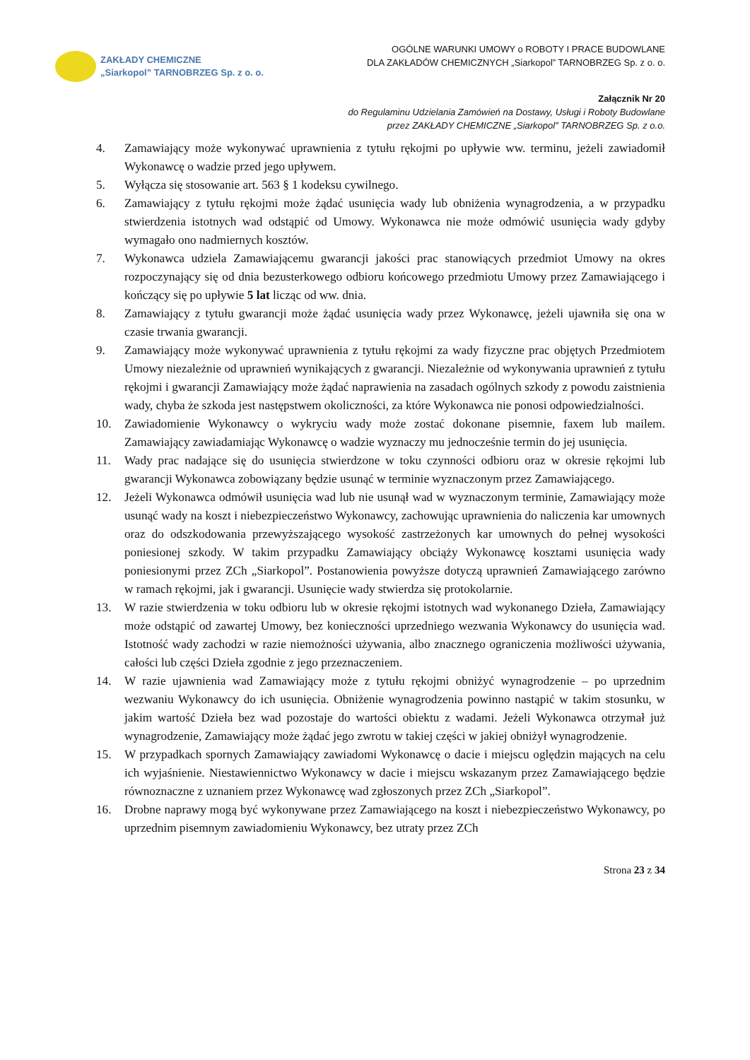ZAKŁADY CHEMICZNE
„Siarkopol” TARNOBRZEG Sp. z o. o.
OGÓLNE WARUNKI UMOWY o ROBOTY I PRACE BUDOWLANE
DLA ZAKŁADÓW CHEMICZNYCH „Siarkopol” TARNOBRZEG Sp. z o. o.
Załącznik Nr 20
do Regulaminu Udzielania Zamówień na Dostawy, Usługi i Roboty Budowlane
przez ZAKŁADY CHEMICZNE „Siarkopol” TARNOBRZEG Sp. z o.o.
4. Zamawiający może wykonywać uprawnienia z tytułu rękojmi po upływie ww. terminu, jeżeli zawiadomił Wykonawcę o wadzie przed jego upływem.
5. Wyłącza się stosowanie art. 563 § 1 kodeksu cywilnego.
6. Zamawiający z tytułu rękojmi może żądać usunięcia wady lub obniżenia wynagrodzenia, a w przypadku stwierdzenia istotnych wad odstąpić od Umowy. Wykonawca nie może odmówić usunięcia wady gdyby wymagało ono nadmiernych kosztów.
7. Wykonawca udziela Zamawiającemu gwarancji jakości prac stanowiących przedmiot Umowy na okres rozpoczynający się od dnia bezusterkowego odbioru końcowego przedmiotu Umowy przez Zamawiającego i kończący się po upływie 5 lat licząc od ww. dnia.
8. Zamawiający z tytułu gwarancji może żądać usunięcia wady przez Wykonawcę, jeżeli ujawniła się ona w czasie trwania gwarancji.
9. Zamawiający może wykonywać uprawnienia z tytułu rękojmi za wady fizyczne prac objętych Przedmiotem Umowy niezależnie od uprawnień wynikających z gwarancji. Niezależnie od wykonywania uprawnień z tytułu rękojmi i gwarancji Zamawiający może żądać naprawienia na zasadach ogólnych szkody z powodu zaistnienia wady, chyba że szkoda jest następstwem okoliczności, za które Wykonawca nie ponosi odpowiedzialności.
10. Zawiadomienie Wykonawcy o wykryciu wady może zostać dokonane pisemnie, faxem lub mailem. Zamawiający zawiadamiając Wykonawcę o wadzie wyznaczy mu jednocześnie termin do jej usunięcia.
11. Wady prac nadające się do usunięcia stwierdzone w toku czynności odbioru oraz w okresie rękojmi lub gwarancji Wykonawca zobowiązany będzie usunąć w terminie wyznaczonym przez Zamawiającego.
12. Jeżeli Wykonawca odmówił usunięcia wad lub nie usunął wad w wyznaczonym terminie, Zamawiający może usunąć wady na koszt i niebezpieczeństwo Wykonawcy, zachowując uprawnienia do naliczenia kar umownych oraz do odszkodowania przewyższającego wysokość zastrzeżonych kar umownych do pełnej wysokości poniesionej szkody. W takim przypadku Zamawiający obciąży Wykonawcę kosztami usunięcia wady poniesionymi przez ZCh „Siarkopol”. Postanowienia powyższe dotyczą uprawnień Zamawiającego zarówno w ramach rękojmi, jak i gwarancji. Usunięcie wady stwierdza się protokolarnie.
13. W razie stwierdzenia w toku odbioru lub w okresie rękojmi istotnych wad wykonanego Dzieła, Zamawiający może odstąpić od zawartej Umowy, bez konieczności uprzedniego wezwania Wykonawcy do usunięcia wad. Istotność wady zachodzi w razie niemożności używania, albo znacznego ograniczenia możliwości używania, całości lub części Dzieła zgodnie z jego przeznaczeniem.
14. W razie ujawnienia wad Zamawiający może z tytułu rękojmi obniżyć wynagrodzenie – po uprzednim wezwaniu Wykonawcy do ich usunięcia. Obniżenie wynagrodzenia powinno nastąpić w takim stosunku, w jakim wartość Dzieła bez wad pozostaje do wartości obiektu z wadami. Jeżeli Wykonawca otrzymał już wynagrodzenie, Zamawiający może żądać jego zwrotu w takiej części w jakiej obniżył wynagrodzenie.
15. W przypadkach spornych Zamawiający zawiadomi Wykonawcę o dacie i miejscu oględzin mających na celu ich wyjaśnienie. Niestawiennictwo Wykonawcy w dacie i miejscu wskazanym przez Zamawiającego będzie równoznaczne z uznaniem przez Wykonawcę wad zgłoszonych przez ZCh „Siarkopol”.
16. Drobne naprawy mogą być wykonywane przez Zamawiającego na koszt i niebezpieczeństwo Wykonawcy, po uprzednim pisemnym zawiadomieniu Wykonawcy, bez utraty przez ZCh
Strona 23 z 34